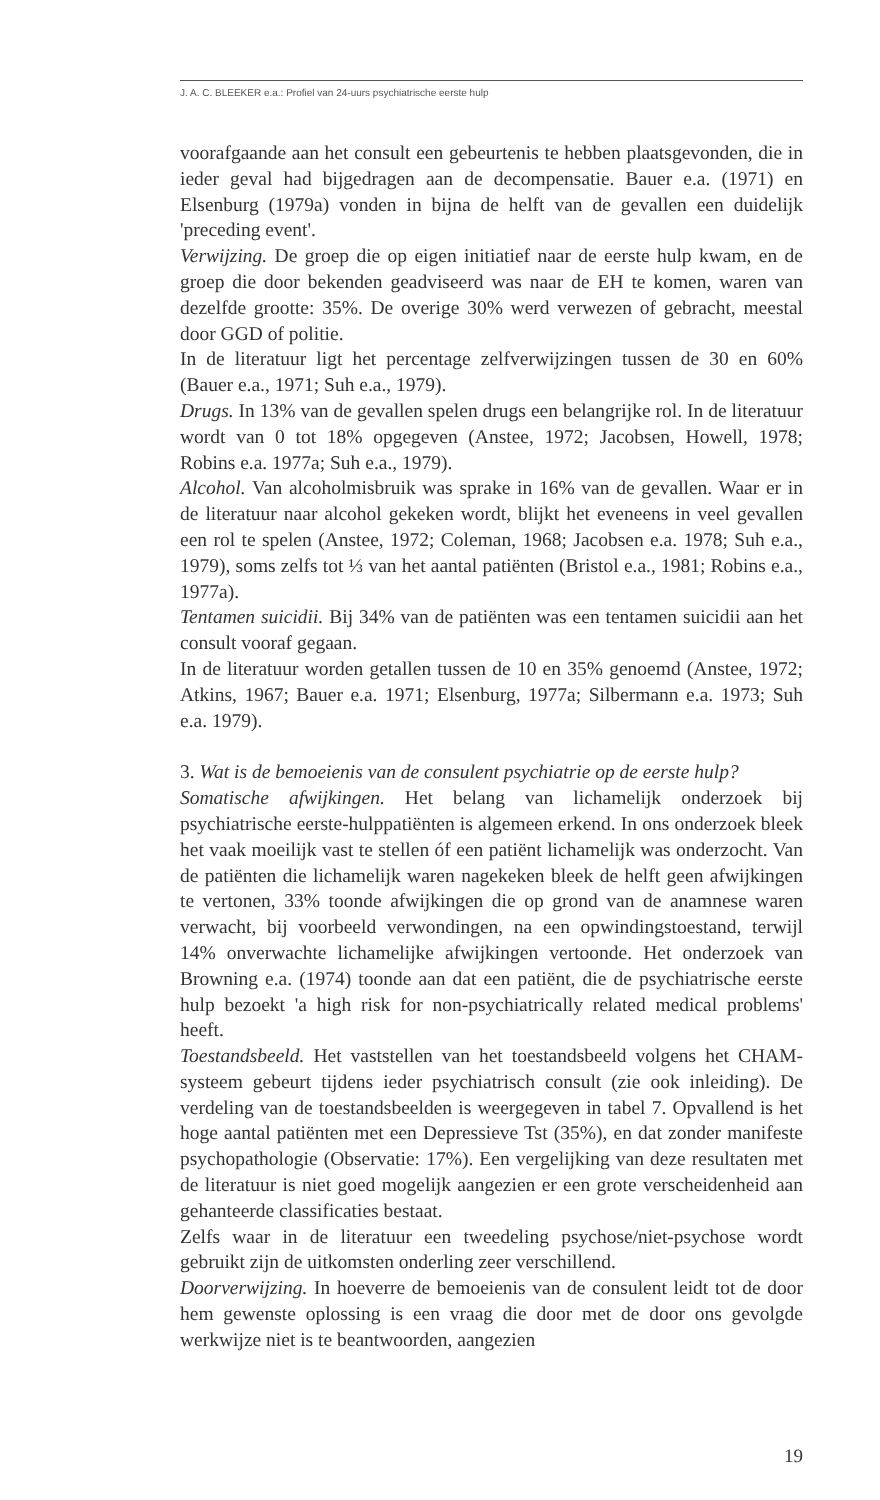J. A. C. BLEEKER e.a.: Profiel van 24-uurs psychiatrische eerste hulp
voorafgaande aan het consult een gebeurtenis te hebben plaatsgevonden, die in ieder geval had bijgedragen aan de decompensatie. Bauer e.a. (1971) en Elsenburg (1979a) vonden in bijna de helft van de gevallen een duidelijk 'preceding event'.
Verwijzing. De groep die op eigen initiatief naar de eerste hulp kwam, en de groep die door bekenden geadviseerd was naar de EH te komen, waren van dezelfde grootte: 35%. De overige 30% werd verwezen of gebracht, meestal door GGD of politie.
In de literatuur ligt het percentage zelfverwijzingen tussen de 30 en 60% (Bauer e.a., 1971; Suh e.a., 1979).
Drugs. In 13% van de gevallen spelen drugs een belangrijke rol. In de literatuur wordt van 0 tot 18% opgegeven (Anstee, 1972; Jacobsen, Howell, 1978; Robins e.a. 1977a; Suh e.a., 1979).
Alcohol. Van alcoholmisbruik was sprake in 16% van de gevallen. Waar er in de literatuur naar alcohol gekeken wordt, blijkt het eveneens in veel gevallen een rol te spelen (Anstee, 1972; Coleman, 1968; Jacobsen e.a. 1978; Suh e.a., 1979), soms zelfs tot ⅓ van het aantal patiënten (Bristol e.a., 1981; Robins e.a., 1977a).
Tentamen suicidii. Bij 34% van de patiënten was een tentamen suicidii aan het consult vooraf gegaan.
In de literatuur worden getallen tussen de 10 en 35% genoemd (Anstee, 1972; Atkins, 1967; Bauer e.a. 1971; Elsenburg, 1977a; Silbermann e.a. 1973; Suh e.a. 1979).
3. Wat is de bemoeienis van de consulent psychiatrie op de eerste hulp?
Somatische afwijkingen. Het belang van lichamelijk onderzoek bij psychiatrische eerste-hulppatiënten is algemeen erkend. In ons onderzoek bleek het vaak moeilijk vast te stellen óf een patiënt lichamelijk was onderzocht. Van de patiënten die lichamelijk waren nagekeken bleek de helft geen afwijkingen te vertonen, 33% toonde afwijkingen die op grond van de anamnese waren verwacht, bij voorbeeld verwondingen, na een opwindingstoestand, terwijl 14% onverwachte lichamelijke afwijkingen vertoonde. Het onderzoek van Browning e.a. (1974) toonde aan dat een patiënt, die de psychiatrische eerste hulp bezoekt 'a high risk for non-psychiatrically related medical problems' heeft.
Toestandsbeeld. Het vaststellen van het toestandsbeeld volgens het CHAM-systeem gebeurt tijdens ieder psychiatrisch consult (zie ook inleiding). De verdeling van de toestandsbeelden is weergegeven in tabel 7. Opvallend is het hoge aantal patiënten met een Depressieve Tst (35%), en dat zonder manifeste psychopathologie (Observatie: 17%). Een vergelijking van deze resultaten met de literatuur is niet goed mogelijk aangezien er een grote verscheidenheid aan gehanteerde classificaties bestaat.
Zelfs waar in de literatuur een tweedeling psychose/niet-psychose wordt gebruikt zijn de uitkomsten onderling zeer verschillend.
Doorverwijzing. In hoeverre de bemoeienis van de consulent leidt tot de door hem gewenste oplossing is een vraag die door met de door ons gevolgde werkwijze niet is te beantwoorden, aangezien
19